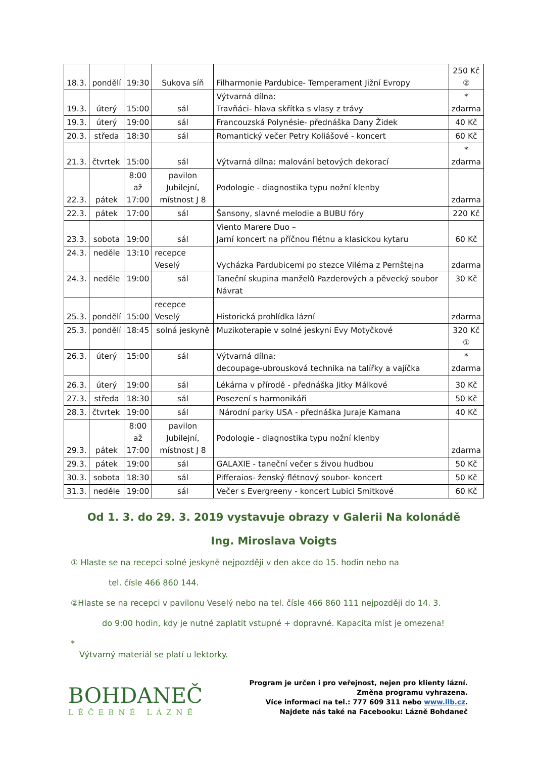| 18.3. | pondělí | 19:30 | Sukova síň | Filharmonie Pardubice- Temperament Jižní Evropy | 250 Kč ② |
| 19.3. | úterý | 15:00 | sál | Výtvarná dílna: Travňáci- hlava skřítka s vlasy z trávy | * zdarma |
| 19.3. | úterý | 19:00 | sál | Francouzská Polynésie- přednáška Dany Židek | 40 Kč |
| 20.3. | středa | 18:30 | sál | Romantický večer Petry Koliášové - koncert | 60 Kč |
| 21.3. | čtvrtek | 15:00 | sál | Výtvarná dílna: malování betových dekorací | * zdarma |
| 22.3. | pátek | 8:00 až 17:00 | pavilon Jubilejní, místnost J 8 | Podologie - diagnostika typu nožní klenby | zdarma |
| 22.3. | pátek | 17:00 | sál | Šansony, slavné melodie a BUBU fóry | 220 Kč |
| 23.3. | sobota | 19:00 | sál | Viento Marere Duo – Jarní koncert na příčnou flétnu a klasickou kytaru | 60 Kč |
| 24.3. | neděle | 13:10 | recepce Veselý | Vycházka Pardubicemi po stezce Viléma z Pernštejna | zdarma |
| 24.3. | neděle | 19:00 | sál | Taneční skupina manželů Pazderových a pěvecký soubor Návrat | 30 Kč |
| 25.3. | pondělí | 15:00 | recepce Veselý | Historická prohlídka lázní | zdarma |
| 25.3. | pondělí | 18:45 | solná jeskyně | Muzikoterapie v solné jeskyni Evy Motyčkové | 320 Kč ① |
| 26.3. | úterý | 15:00 | sál | Výtvarná dílna: decoupage-ubrousková technika na talířky a vajíčka | * zdarma |
| 26.3. | úterý | 19:00 | sál | Lékárna v přírodě - přednáška Jitky Málkové | 30 Kč |
| 27.3. | středa | 18:30 | sál | Posezení s harmonikáři | 50 Kč |
| 28.3. | čtvrtek | 19:00 | sál | Národní parky USA - přednáška Juraje Kamana | 40 Kč |
| 29.3. | pátek | 8:00 až 17:00 | pavilon Jubilejní, místnost J 8 | Podologie - diagnostika typu nožní klenby | zdarma |
| 29.3. | pátek | 19:00 | sál | GALAXIE - taneční večer s živou hudbou | 50 Kč |
| 30.3. | sobota | 18:30 | sál | Pifferaios- ženský flétnový soubor- koncert | 50 Kč |
| 31.3. | neděle | 19:00 | sál | Večer s Evergreeny - koncert Lubici Smitkové | 60 Kč |
Od 1. 3. do 29. 3. 2019 vystavuje obrazy v Galerii Na kolonádě
Ing. Miroslava Voigts
① Hlaste se na recepci solné jeskyně nejpozději v den akce do 15. hodin nebo na
tel. čísle 466 860 144.
②Hlaste se na recepci v pavilonu Veselý nebo na tel. čísle 466 860 111 nejpozději do 14. 3.
do 9:00 hodin, kdy je nutné zaplatit vstupné + dopravné. Kapacita míst je omezena!
*
Výtvarný materiál se platí u lektorky.
BOHDANEČ
LÉČEBNÉ LÁZNĚ
Program je určen i pro veřejnost, nejen pro klienty lázní.
Změna programu vyhrazena.
Více informací na tel.: 777 609 311 nebo www.llb.cz.
Najdete nás také na Facebooku: Lázně Bohdaneč